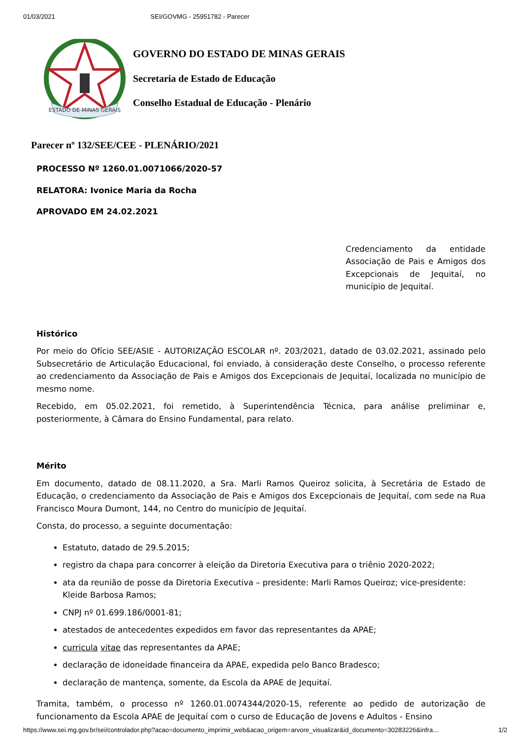01/03/2021 SEI/GOVMG - 25951782 - Parecer
ESTADO DE MINAS GERAIS
GOVERNO DO ESTADO DE MINAS GERAIS
Secretaria de Estado de Educação
Conselho Estadual de Educação - Plenário
Parecer nº 132/SEE/CEE - PLENÁRIO/2021
PROCESSO Nº 1260.01.0071066/2020-57
RELATORA: Ivonice Maria da Rocha
APROVADO EM 24.02.2021
Credenciamento da entidade Associação de Pais e Amigos dos Excepcionais de Jequitaí, no município de Jequitaí.
Histórico
Por meio do Ofício SEE/ASIE - AUTORIZAÇÃO ESCOLAR nº. 203/2021, datado de 03.02.2021, assinado pelo Subsecretário de Articulação Educacional, foi enviado, à consideração deste Conselho, o processo referente ao credenciamento da Associação de Pais e Amigos dos Excepcionais de Jequitaí, localizada no município de mesmo nome.
Recebido, em 05.02.2021, foi remetido, à Superintendência Técnica, para análise preliminar e, posteriormente, à Câmara do Ensino Fundamental, para relato.
Mérito
Em documento, datado de 08.11.2020, a Sra. Marli Ramos Queiroz solicita, à Secretária de Estado de Educação, o credenciamento da Associação de Pais e Amigos dos Excepcionais de Jequitaí, com sede na Rua Francisco Moura Dumont, 144, no Centro do município de Jequitaí.
Consta, do processo, a seguinte documentação:
Estatuto, datado de 29.5.2015;
registro da chapa para concorrer à eleição da Diretoria Executiva para o triênio 2020-2022;
ata da reunião de posse da Diretoria Executiva – presidente: Marli Ramos Queiroz; vice-presidente: Kleide Barbosa Ramos;
CNPJ nº 01.699.186/0001-81;
atestados de antecedentes expedidos em favor das representantes da APAE;
curricula vitae das representantes da APAE;
declaração de idoneidade financeira da APAE, expedida pelo Banco Bradesco;
declaração de mantença, somente, da Escola da APAE de Jequitaí.
Tramita, também, o processo nº 1260.01.0074344/2020-15, referente ao pedido de autorização de funcionamento da Escola APAE de Jequitaí com o curso de Educação de Jovens e Adultos - Ensino
https://www.sei.mg.gov.br/sei/controlador.php?acao=documento_imprimir_web&acao_origem=arvore_visualizar&id_documento=30283226&infra… 1/2